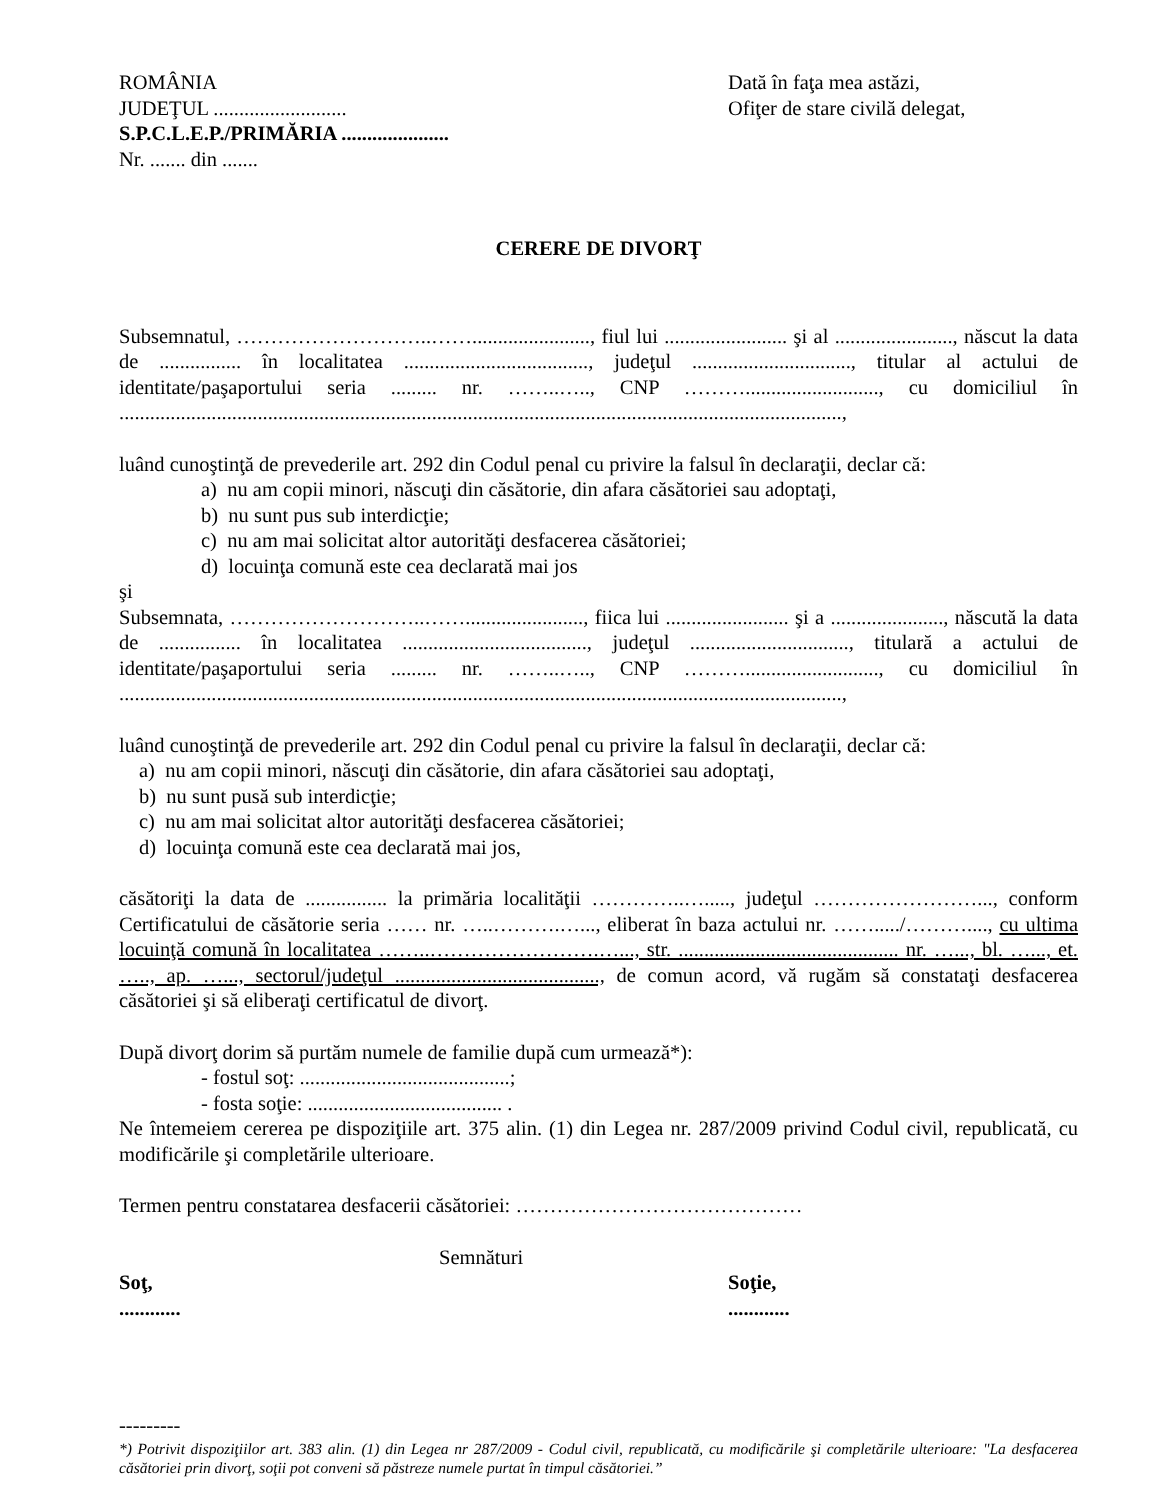ROMÂNIA
JUDEŢUL ..........................
S.P.C.L.E.P./PRIMĂRIA .....................
Nr. ....... din .......
Dată în faţa mea astăzi,
Ofiţer de stare civilă delegat,
CERERE DE DIVORŢ
Subsemnatul, ………………………..……......................., fiul lui ........................ şi al ......................., născut la data de ................ în localitatea ...................................., judeţul ..............................., titular al actului de identitate/paşaportului seria ......... nr. ……..….., CNP ……….........................., cu domiciliul în .............................................................................................................................................,
luând cunoştinţă de prevederile art. 292 din Codul penal cu privire la falsul în declaraţii, declar că:
a) nu am copii minori, născuţi din căsătorie, din afara căsătoriei sau adoptaţi,
b) nu sunt pus sub interdicţie;
c) nu am mai solicitat altor autorităţi desfacerea căsătoriei;
d) locuinţa comună este cea declarată mai jos
şi
Subsemnata, ………………………..……......................., fiica lui ........................ şi a ......................, născută la data de ................ în localitatea ...................................., judeţul ..............................., titulară a actului de identitate/paşaportului seria ......... nr. ……..….., CNP ……….........................., cu domiciliul în .............................................................................................................................................,
luând cunoştinţă de prevederile art. 292 din Codul penal cu privire la falsul în declaraţii, declar că:
a) nu am copii minori, născuţi din căsătorie, din afara căsătoriei sau adoptaţi,
b) nu sunt pusă sub interdicţie;
c) nu am mai solicitat altor autorităţi desfacerea căsătoriei;
d) locuinţa comună este cea declarată mai jos,
căsătoriţi la data de ................ la primăria localităţii …………..…....., judeţul ……………………..., conform Certificatului de căsătorie seria …… nr. …..……….…..., eliberat în baza actului nr. ……...../………...., cu ultima locuinţă comună în localitatea ……..…………………….…..., str. ........................................... nr. …..., bl. …..., et. ….., ap. …..., sectorul/judeţul ........................................, de comun acord, vă rugăm să constataţi desfacerea căsătoriei şi să eliberaţi certificatul de divorţ.
După divorţ dorim să purtăm numele de familie după cum urmează*):
- fostul soţ: .........................................;
- fosta soţie: ...................................... .
Ne întemeiem cererea pe dispoziţiile art. 375 alin. (1) din Legea nr. 287/2009 privind Codul civil, republicată, cu modificările şi completările ulterioare.
Termen pentru constatarea desfacerii căsătoriei: ……………………………………
Semnături
Soţ,
............
Soţie,
............
---------
*) Potrivit dispoziţiilor art. 383 alin. (1) din Legea nr 287/2009 - Codul civil, republicată, cu modificările şi completările ulterioare: "La desfacerea căsătoriei prin divorţ, soţii pot conveni să păstreze numele purtat în timpul căsătoriei.”